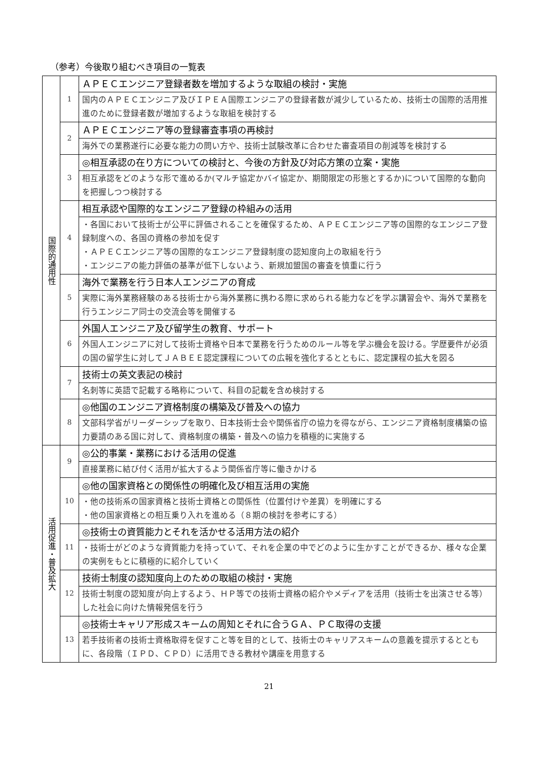（参考）今後取り組むべき項目の一覧表
| 国際的通用性 | 1 | ＡＰＥＣエンジニア登録者数を増加するような取組の検討・実施 |
| | | 国内のＡＰＥＣエンジニア及びＩＰＥＡ国際エンジニアの登録者数が減少しているため、技術士の国際的活用推進のために登録者数が増加するような取組を検討する |
| | 2 | ＡＰＥＣエンジニア等の登録審査事項の再検討 |
| | | 海外での業務遂行に必要な能力の問い方や、技術士試験改革に合わせた審査項目の削減等を検討する |
| | 3 | ◎相互承認の在り方についての検討と、今後の方針及び対応方策の立案・実施 |
| | | 相互承認をどのような形で進めるか(マルチ協定かバイ協定か、期間限定の形態とするか)について国際的な動向を把握しつつ検討する |
| | 4 | 相互承認や国際的なエンジニア登録の枠組みの活用 |
| | | ・各国において技術士が公平に評価されることを確保するため、ＡＰＥＣエンジニア等の国際的なエンジニア登録制度への、各国の資格の参加を促す ・ＡＰＥＣエンジニア等の国際的なエンジニア登録制度の認知度向上の取組を行う ・エンジニアの能力評価の基準が低下しないよう、新規加盟国の審査を慎重に行う |
| | 5 | 海外で業務を行う日本人エンジニアの育成 |
| | | 実際に海外業務経験のある技術士から海外業務に携わる際に求められる能力などを学ぶ講習会や、海外で業務を行うエンジニア同士の交流会等を開催する |
| | 6 | 外国人エンジニア及び留学生の教育、サポート |
| | | 外国人エンジニアに対して技術士資格や日本で業務を行うためのルール等を学ぶ機会を設ける。学歴要件が必須の国の留学生に対してＪＡＢＥＥ認定課程についての広報を強化するとともに、認定課程の拡大を図る |
| | 7 | 技術士の英文表記の検討 |
| | | 名刺等に英語で記載する略称について、科目の記載を含め検討する |
| | 8 | ◎他国のエンジニア資格制度の構築及び普及への協力 |
| | | 文部科学省がリーダーシップを取り、日本技術士会や関係省庁の協力を得ながら、エンジニア資格制度構築の協力要請のある国に対して、資格制度の構築・普及への協力を積極的に実施する |
| 活用促進・普及拡大 | 9 | ◎公的事業・業務における活用の促進 |
| | | 直接業務に結び付く活用が拡大するよう関係省庁等に働きかける |
| | 10 | ◎他の国家資格との関係性の明確化及び相互活用の実施 |
| | | ・他の技術系の国家資格と技術士資格との関係性（位置付けや差異）を明確にする ・他の国家資格との相互乗り入れを進める（８期の検討を参考にする） |
| | 11 | ◎技術士の資質能力とそれを活かせる活用方法の紹介 |
| | | ・技術士がどのような資質能力を持っていて、それを企業の中でどのように生かすことができるか、様々な企業の実例をもとに積極的に紹介していく |
| | 12 | 技術士制度の認知度向上のための取組の検討・実施 |
| | | 技術士制度の認知度が向上するよう、ＨＰ等での技術士資格の紹介やメディアを活用（技術士を出演させる等）した社会に向けた情報発信を行う |
| | 13 | ◎技術士キャリア形成スキームの周知とそれに合うＧＡ、ＰＣ取得の支援 |
| | | 若手技術者の技術士資格取得を促すこと等を目的として、技術士のキャリアスキームの意義を提示するとともに、各段階（ＩＰＤ、ＣＰＤ）に活用できる教材や講座を用意する |
21